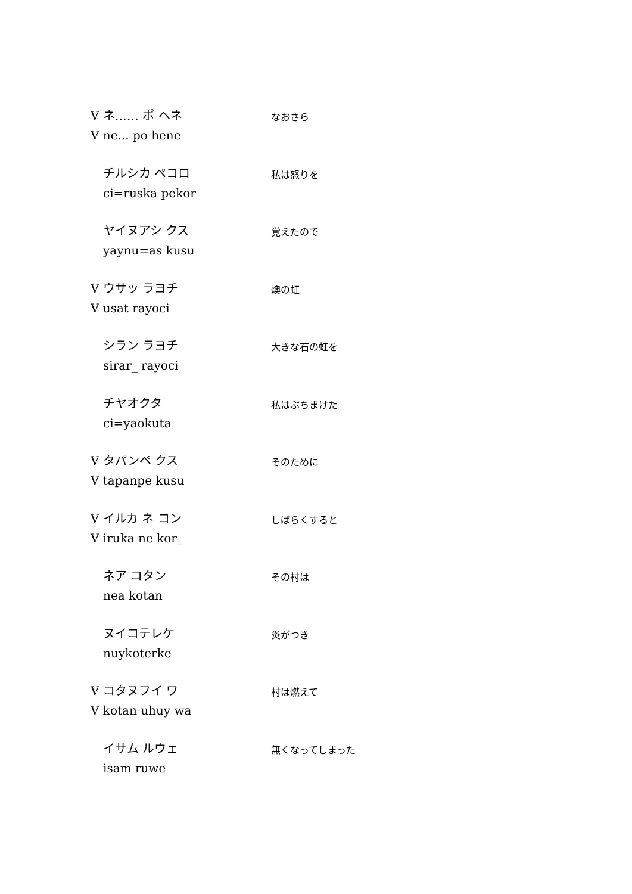V ネ…… ポ ヘネ
V ne... po hene
なおさら
チルシカ ペコロ
ci=ruska pekor
私は怒りを
ヤイヌアシ クス
yaynu=as kusu
覚えたので
V ウサッ ラヨチ
V usat rayoci
燠の虹
シラン ラヨチ
sirar_ rayoci
大きな石の虹を
チヤオクタ
ci=yaokuta
私はぶちまけた
V タパンペ クス
V tapanpe kusu
そのために
V イルカ ネ コン
V iruka ne kor_
しばらくすると
ネア コタン
nea kotan
その村は
ヌイコテレケ
nuykoterke
炎がつき
V コタヌフイ ワ
V kotan uhuy wa
村は燃えて
イサム ルウェ
isam ruwe
無くなってしまった